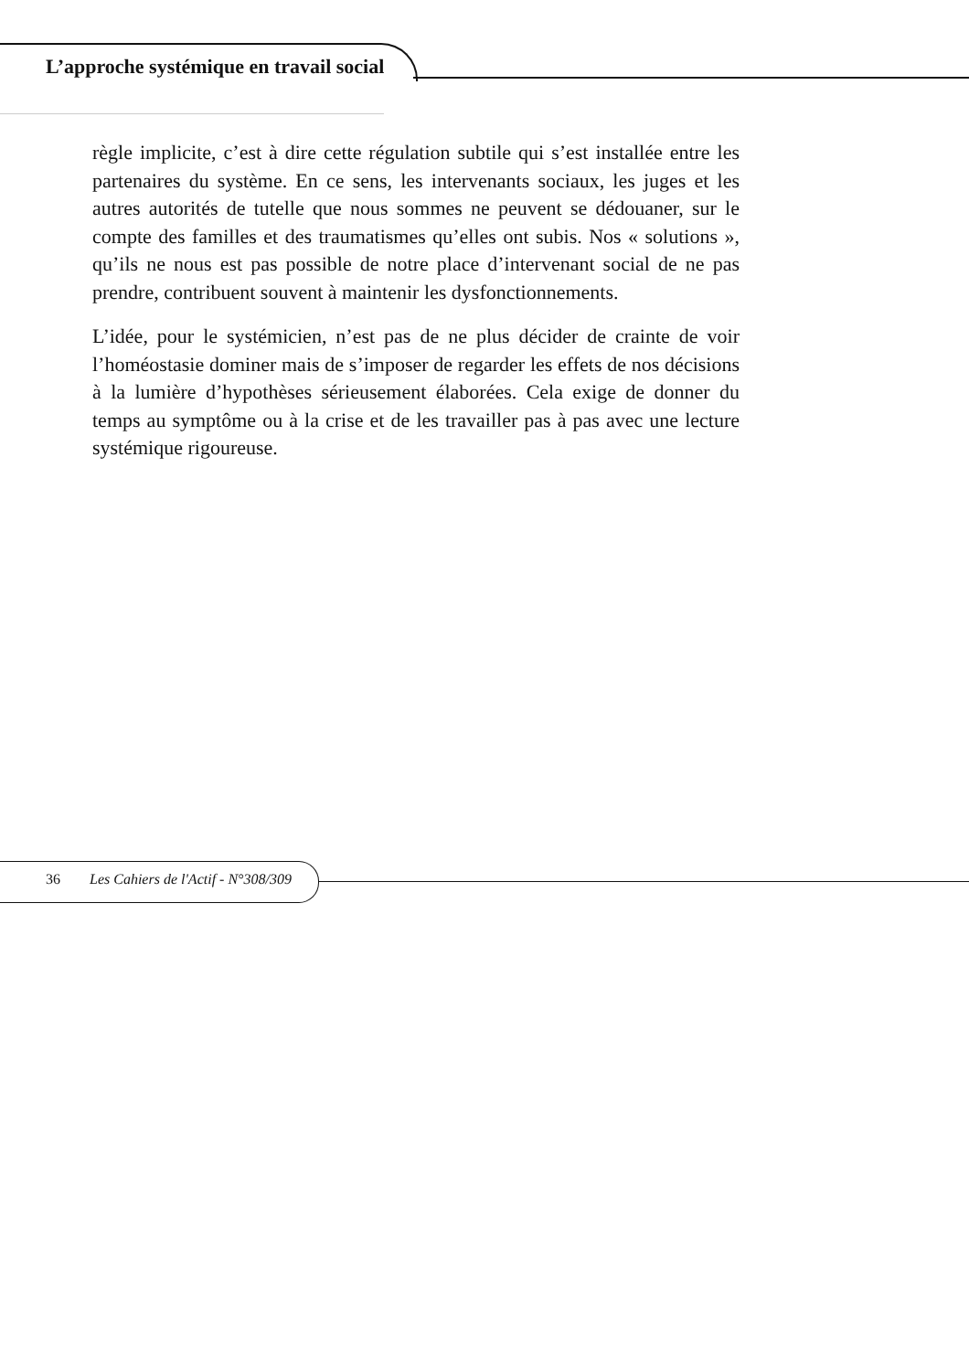L’approche systémique en travail social
règle implicite, c’est à dire cette régulation subtile qui s’est installée entre les partenaires du système. En ce sens, les intervenants sociaux, les juges et les autres autorités de tutelle que nous sommes ne peuvent se dédouaner, sur le compte des familles et des traumatismes qu’elles ont subis. Nos « solutions », qu’ils ne nous est pas possible de notre place d’intervenant social de ne pas prendre, contribuent souvent à maintenir les dysfonctionnements.
L’idée, pour le systémicien, n’est pas de ne plus décider de crainte de voir l’homéostasie dominer mais de s’imposer de regarder les effets de nos décisions à la lumière d’hypothèses sérieusement élaborées. Cela exige de donner du temps au symptôme ou à la crise et de les travailler pas à pas avec une lecture systémique rigoureuse.
36 Les Cahiers de l'Actif - N°308/309